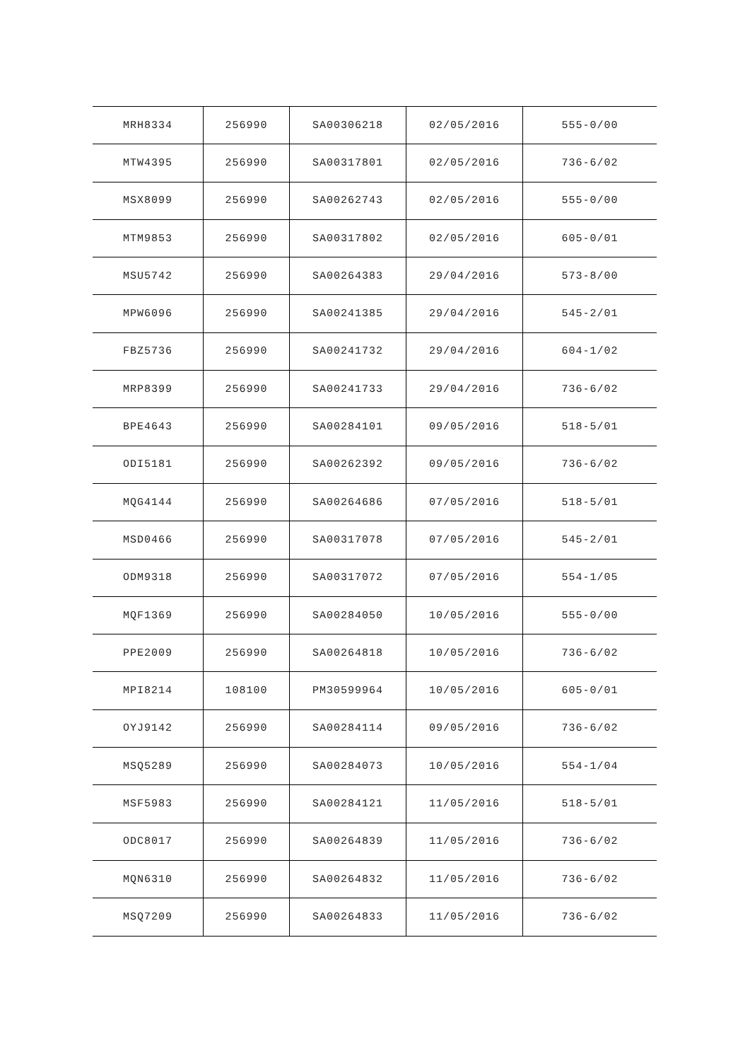| MRH8334 | 256990 | SA00306218 | 02/05/2016 | 555-0/00 |
| MTW4395 | 256990 | SA00317801 | 02/05/2016 | 736-6/02 |
| MSX8099 | 256990 | SA00262743 | 02/05/2016 | 555-0/00 |
| MTM9853 | 256990 | SA00317802 | 02/05/2016 | 605-0/01 |
| MSU5742 | 256990 | SA00264383 | 29/04/2016 | 573-8/00 |
| MPW6096 | 256990 | SA00241385 | 29/04/2016 | 545-2/01 |
| FBZ5736 | 256990 | SA00241732 | 29/04/2016 | 604-1/02 |
| MRP8399 | 256990 | SA00241733 | 29/04/2016 | 736-6/02 |
| BPE4643 | 256990 | SA00284101 | 09/05/2016 | 518-5/01 |
| ODI5181 | 256990 | SA00262392 | 09/05/2016 | 736-6/02 |
| MQG4144 | 256990 | SA00264686 | 07/05/2016 | 518-5/01 |
| MSD0466 | 256990 | SA00317078 | 07/05/2016 | 545-2/01 |
| ODM9318 | 256990 | SA00317072 | 07/05/2016 | 554-1/05 |
| MQF1369 | 256990 | SA00284050 | 10/05/2016 | 555-0/00 |
| PPE2009 | 256990 | SA00264818 | 10/05/2016 | 736-6/02 |
| MPI8214 | 108100 | PM30599964 | 10/05/2016 | 605-0/01 |
| OYJ9142 | 256990 | SA00284114 | 09/05/2016 | 736-6/02 |
| MSQ5289 | 256990 | SA00284073 | 10/05/2016 | 554-1/04 |
| MSF5983 | 256990 | SA00284121 | 11/05/2016 | 518-5/01 |
| ODC8017 | 256990 | SA00264839 | 11/05/2016 | 736-6/02 |
| MQN6310 | 256990 | SA00264832 | 11/05/2016 | 736-6/02 |
| MSQ7209 | 256990 | SA00264833 | 11/05/2016 | 736-6/02 |